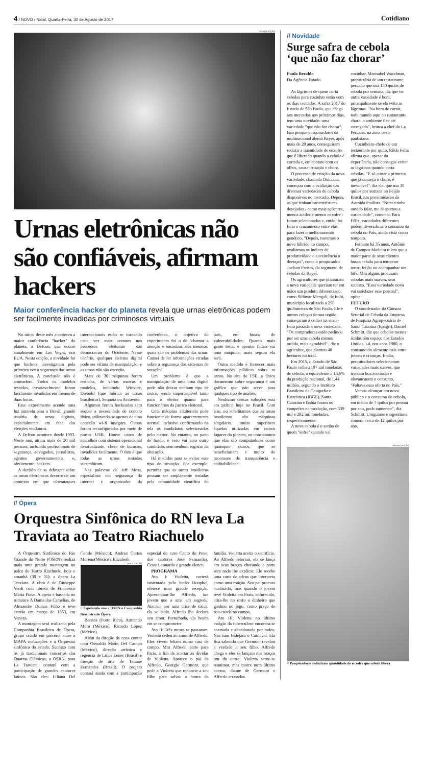4 / NOVO / Natal, Quarta-Feira, 30 de Agosto de 2017 Cotidiano
REPRODUÇÃO
Urnas eletrônicas não são confiáveis, afirmam hackers
Maior conferência hacker do planeta revela que urnas eletrônicas podem ser facilmente invadidas por criminosos virtuais
No início deste mês aconteceu a maior conferência "hacker" do planeta, a Defcon, que ocorre anualmente em Las Vegas, nos EUA. Nesta edição, a novidade foi que hackers investigaram pela primeira vez a segurança das urnas eletrônicas. A conclusão não é animadora. Todos os modelos testados, invariavelmente, foram facilmente invadidos em menos de duas horas.
Esse experimento acende uma luz amarela para o Brasil, grande usuário de urnas digitais, especialmente em face das eleições vindouras.
A Defcon acontece desde 1993. Neste ano, atraiu mais de 20 mil pessoas, incluindo profissionais de segurança, advogados, jornalistas, agentes governamentais e, obviamente, hackers.
A decisão de se debruçar sobre as urnas eletrônicas decorre de um contexto em que ciberataques internacionais estão se tornando cada vez mais comuns nos processos eleitorais das democracias do Ocidente. Nesse cenário, qualquer sistema digital pode ser vítima de manipulação, e as urnas não são exceção.
Mais de 30 máquinas foram testadas, de várias marcas e modelos, incluindo Winvote, Diebold (que fabrica as urnas brasileiras), Sequoia ou Accuvote.
Algumas foram hackeadas sem sequer a necessidade de contato físico, utilizando-se apenas de uma conexão wi-fi insegura. Outras foram reconfiguradas por meio de portas USB. Houve casos de aparelhos com sistema operacional desatualizado, cheio de buracos, invadidos facilmente. O fato é que todas as urnas testadas sucumbiram.
Nas palavras de Jeff Moss, especialista em segurança da internet e organizador da conferência, o objetivo do experimento foi o de "chamar a atenção e encontrar, nós mesmos, quais são os problemas das urnas. Cansei de ler informações erradas sobre a segurança dos sistemas de votação".
Um problema é que a manipulação de uma urna digital pode não deixar nenhum tipo de rastro, sendo imperceptível tanto para o eleitor quanto para funcionários da justiça eleitoral.
Uma máquina adulterada pode funcionar de forma aparentemente normal, inclusive confirmando na tela os candidatos selecionados pelo eleitor. No entanto, no pano de fundo, o voto vai para outro candidato, sem nenhum registro da alteração.
Há medidas para se evitar esse tipo de situação. Por exemplo, permitir que as urnas brasileiras possam ser amplamente testadas pela comunidade científica do país, em busca de vulnerabilidades. Quanto mais gente testar e apontar falhas em uma máquina, mais segura ela será.
Outra medida é fornecer mais informações públicas sobre as urnas. No site do TSE, o único documento sobre segurança é um gráfico que não serve para qualquer tipo de análise.
Nenhuma dessas soluções está em prática hoje no Brasil. Com isso, ou acreditamos que as urnas brasileiras são máquinas singulares, muito superiores àquelas utilizadas em outros lugares do planeta, ou constatamos que elas são computadores como quaisquer outros, que se beneficiariam e muito de processos de transparência e auditabilidade.
// Ópera
Orquestra Sinfônica do RN leva La Traviata ao Teatro Riachuelo
A Orquestra Sinfônica do Rio Grande do Norte (OSRN) realiza mais uma grande montagem no palco do Teatro Riachuelo, hoje e amanhã (30 e 31): a ópera La Traviata. A obra é de Giuseppe Verdi com libreto de Francesco Maria Piave. A ópera é baseada no romance A Dama das Camélias, de Alexandre Dumas Filho e teve estreia em março de 1853, em Veneza.
A montagem será realizada pela Companhia Brasileira de Ópera, grupo criado em parceria entre a MAPA realizações e a Orquestra sinfônica do estado. Sucesso com os já tradicionais concertos das Quartas Clássicas, a OSRN, para La Traviata, contará com a participação de grandes cantores latinos. São eles: Liliana Del Conde (México), Andrea Cortes Moreno(México), Elizabeth
DIVULGAÇÃO
// Espetáculo une a OSRN e Companhia Brasileira de Ópera
Berrios (Porto Rico), Armando Mora (México), Ricardo López (México).
Além da direção de cena contar com Oswaldo Matin Del Campo (México), direção artística e regência de Linus Lener (Brasil) e direção de arte de Tatiane Fernandes (Brasil). O projeto contará ainda com a participação especial do coro Canto do Povo, dos cantores José Fernandez, Cesar Leonardo e grande elenco.
PROGRAMA
Ato I: Violetta, cortesã sustentada pelo barão Douphol, oferece uma grande recepção. Apresentam-lhe Alfredo, um jovem que a ama em segredo. Atacada por uma crise de tísica, ela se isola. Alfredo lhe declara seu amor. Perturbada, ela hesita em se comprometer.
Ato II: Três meses se passaram. Violetta cedeu ao amor de Alfredo. Eles vivem felizes numa casa de campo. Mas Alfredo parte para Paris, a fim de acertar as dívidas de Violetta. Aparece o pai de Alfredo, Georgio Germont, que pede a Violetta que renuncie a seu filho para salvar a honra da família. Violetta aceita o sacrifício. Ao Alfredo retornar, ela se lança em seus braços chorando e parte sem nada lhe explicar. Ele recebe uma carta de adeus que interpreta como uma traição. Seu pai procura acalmá-lo, mas quando o jovem revê Violetta em Paris, enfurecido, atira-lhe no rosto o dinheiro que ganhou no jogo, como preço de sua estada no campo.
Ato III: Violetta no último estágio da tuberculose encontra-se acamada e abandonada por todos. Nas ruas festejam o Carnaval. Ela fica sabendo que Germont revelou a verdade a seu filho. Alfredo chega e eles se lançam nos braços um do outro. Violetta sente-se reanimar, mas morre num último acesso, diante de Germont e Alfredo arrasados.
// Novidade
Surge safra de cebola ‘que não faz chorar’
Paulo Beraldo
Da Agência Estado
As lágrimas de quem corta cebolas para cozinhar estão com os dias contados. A safra 2017 do Estado de São Paulo, que chega aos mercados nos próximos dias, tem uma novidade: uma variedade "que não faz chorar". Isso porque pesquisadores da multinacional alemã Bayer, após mais de 20 anos, conseguiram reduzir a quantidade de enxofre que é liberado quando a cebola é cortada e, em contato com os olhos, causa irritação e choro.
O processo de criação da nova variedade, chamada Dulciana, começou com a avaliação das diversas variedades de cebola disponíveis no mercado. Depois, as que tinham características desejadas - como mais açúcares, menos acidez e menos enxofre - foram selecionadas e, então, foi feito o cruzamento entre elas, para fazer o melhoramento genético. "Depois, testamos o novo híbrido no campo, avaliamos os índices de produtividade e a resistência a doenças", conta o pesquisador Joelson Freitas, do segmento de cebolas da Bayer.
Os agricultores que plantaram a nova variedade queriam ter em mãos um produto diferenciado, como Sidimar Mengali, de Itobi, município localizado a 250 quilômetros de São Paulo. Ele e outros colegas de sua região começaram a colher na sexta-feira passada a nova variedade. "Os compradores estão pedindo por ser uma cebola menos ardida, mais agradável", diz o agricultor, que plantou 40 hectares no total.
Em 2015, o Estado de São Paulo colheu 197 mil toneladas de cebola, o equivalente a 13,6% da produção nacional, de 1,44 milhão, segundo o Instituto Brasileiro de Geografia e Estatística (IBGE). Santa Catarina e Bahia foram os campeões na produção, com 339 mil e 282 mil toneladas, respectivamente.
A nova cebola é o sonho de quem "sofre" quando vai cozinhar. Marisabel Woodman, proprietária de um restaurante peruano que usa 150 quilos de cebola por semana, diz que ter outra variedade é bom, principalmente se ela evita as lágrimas. "Na hora de cortar, todo mundo aqui no restaurante chora, o ambiente fica até carregado", brinca a chef do La Peruana, na zona oeste paulistana.
Cozinheiro-chefe de um restaurante por quilo, Rildo Félix afirma que, apesar da experiência, não consegue evitar as lágrimas quando corta cebolas. "É só cortar a primeira que já começa o choro, é inevitável", diz ele, que usa 30 quilos por semana no Feijão Brasil, nas proximidades da Avenida Paulista. "Nunca tinha ouvido falar, me despertou a curiosidade", comenta. Para Félix, variedades diferentes podem diversificar o consumo da cebola no País, ainda vista como tempero.
Feirante há 35 anos, Antônio de Campos Madeira relata que a maior parte de seus clientes busca cebola para temperar arroz, feijão ou acompanhar um bife. Mas alguns procuram cebolas mais suaves, sem sucesso. "Essa variedade nova vai satisfazer esse pessoal", opina.
FUTURO
O coordenador da Câmara Setorial de Cebola da Empresa de Pesquisa Agropecuária de Santa Catarina (Epagri), Daniel Schmitt, diz que cebolas menos ácidas têm espaço nos Estados Unidos. Lá, nos anos 1980, o consumo do alimento caía entre jovens e crianças. Então, pesquisadores selecionaram variedades mais suaves, que tiveram boa aceitação e alavancaram o consumo. "Faltava essa oferta no País."
Vamos alcançar um novo público e o consumo de cebola, em média de 7 quilos por pessoa por ano, pode aumentar", diz Schmitt. Uruguaios e argentinos comem cerca de 12 quilos por ano.
REPRODUÇÃO
// Pesquisadores reduziram quantidade de enxofre que cebola libera